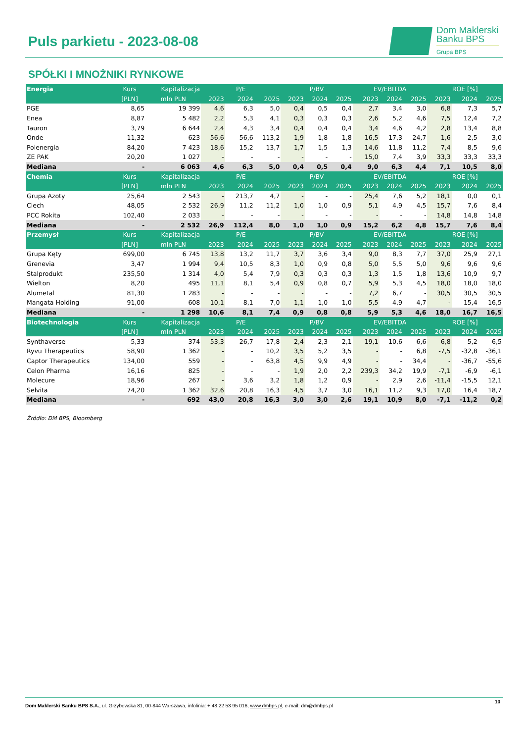Puls parkietu - 2023-08-08
Dom Maklerski
Banku BPS
Grupa BPS
SPÓŁKI I MNOŻNIKI RYNKOWE
| Energia | Kurs | Kapitalizacja | P/E | | | P/BV | | | EV/EBITDA | | | ROE [%] | | |
| --- | --- | --- | --- | --- | --- | --- | --- | --- | --- | --- | --- | --- | --- | --- |
| | [PLN] | mln PLN | 2023 | 2024 | 2025 | 2023 | 2024 | 2025 | 2023 | 2024 | 2025 | 2023 | 2024 | 2025 |
| PGE | 8,65 | 19 399 | 4,6 | 6,3 | 5,0 | 0,4 | 0,5 | 0,4 | 2,7 | 3,4 | 3,0 | 6,8 | 7,3 | 5,7 |
| Enea | 8,87 | 5 482 | 2,2 | 5,3 | 4,1 | 0,3 | 0,3 | 0,3 | 2,6 | 5,2 | 4,6 | 7,5 | 12,4 | 7,2 |
| Tauron | 3,79 | 6 644 | 2,4 | 4,3 | 3,4 | 0,4 | 0,4 | 0,4 | 3,4 | 4,6 | 4,2 | 2,8 | 13,4 | 8,8 |
| Onde | 11,32 | 623 | 56,6 | 56,6 | 113,2 | 1,9 | 1,8 | 1,8 | 16,5 | 17,3 | 24,7 | 1,6 | 2,5 | 3,0 |
| Polenergia | 84,20 | 7 423 | 18,6 | 15,2 | 13,7 | 1,7 | 1,5 | 1,3 | 14,6 | 11,8 | 11,2 | 7,4 | 8,5 | 9,6 |
| ZE PAK | 20,20 | 1 027 | - | - | - | - | - | - | 15,0 | 7,4 | 3,9 | 33,3 | 33,3 | 33,3 |
| Mediana | - | 6 063 | 4,6 | 6,3 | 5,0 | 0,4 | 0,5 | 0,4 | 9,0 | 6,3 | 4,4 | 7,1 | 10,5 | 8,0 |
| Chemia | Kurs | Kapitalizacja | P/E | | | P/BV | | | EV/EBITDA | | | ROE [%] | | |
| | [PLN] | mln PLN | 2023 | 2024 | 2025 | 2023 | 2024 | 2025 | 2023 | 2024 | 2025 | 2023 | 2024 | 2025 |
| Grupa Azoty | 25,64 | 2 543 | - | 213,7 | 4,7 | - | - | - | 25,4 | 7,6 | 5,2 | 18,1 | 0,0 | 0,1 |
| Ciech | 48,05 | 2 532 | 26,9 | 11,2 | 11,2 | 1,0 | 1,0 | 0,9 | 5,1 | 4,9 | 4,5 | 15,7 | 7,6 | 8,4 |
| PCC Rokita | 102,40 | 2 033 | - | - | - | - | - | - | - | - | - | 14,8 | 14,8 | 14,8 |
| Mediana | - | 2 532 | 26,9 | 112,4 | 8,0 | 1,0 | 1,0 | 0,9 | 15,2 | 6,2 | 4,8 | 15,7 | 7,6 | 8,4 |
| Przemysł | Kurs | Kapitalizacja | P/E | | | P/BV | | | EV/EBITDA | | | ROE [%] | | |
| | [PLN] | mln PLN | 2023 | 2024 | 2025 | 2023 | 2024 | 2025 | 2023 | 2024 | 2025 | 2023 | 2024 | 2025 |
| Grupa Kęty | 699,00 | 6 745 | 13,8 | 13,2 | 11,7 | 3,7 | 3,6 | 3,4 | 9,0 | 8,3 | 7,7 | 37,0 | 25,9 | 27,1 |
| Grenevia | 3,47 | 1 994 | 9,4 | 10,5 | 8,3 | 1,0 | 0,9 | 0,8 | 5,0 | 5,5 | 5,0 | 9,6 | 9,6 | 9,6 |
| Stalprodukt | 235,50 | 1 314 | 4,0 | 5,4 | 7,9 | 0,3 | 0,3 | 0,3 | 1,3 | 1,5 | 1,8 | 13,6 | 10,9 | 9,7 |
| Wielton | 8,20 | 495 | 11,1 | 8,1 | 5,4 | 0,9 | 0,8 | 0,7 | 5,9 | 5,3 | 4,5 | 18,0 | 18,0 | 18,0 |
| Alumetal | 81,30 | 1 283 | - | - | - | - | - | - | 7,2 | 6,7 | - | 30,5 | 30,5 | 30,5 |
| Mangata Holding | 91,00 | 608 | 10,1 | 8,1 | 7,0 | 1,1 | 1,0 | 1,0 | 5,5 | 4,9 | 4,7 | - | 15,4 | 16,5 |
| Mediana | - | 1 298 | 10,6 | 8,1 | 7,4 | 0,9 | 0,8 | 0,8 | 5,9 | 5,3 | 4,6 | 18,0 | 16,7 | 16,5 |
| Biotechnologia | Kurs | Kapitalizacja | P/E | | | P/BV | | | EV/EBITDA | | | ROE [%] | | |
| | [PLN] | mln PLN | 2023 | 2024 | 2025 | 2023 | 2024 | 2025 | 2023 | 2024 | 2025 | 2023 | 2024 | 2025 |
| Synthaverse | 5,33 | 374 | 53,3 | 26,7 | 17,8 | 2,4 | 2,3 | 2,1 | 19,1 | 10,6 | 6,6 | 6,8 | 5,2 | 6,5 |
| Ryvu Therapeutics | 58,90 | 1 362 | - | - | 10,2 | 3,5 | 5,2 | 3,5 | - | - | 6,8 | -7,5 | -32,8 | -36,1 |
| Captor Therapeutics | 134,00 | 559 | - | - | 63,8 | 4,5 | 9,9 | 4,9 | - | - | 34,4 | - | -36,7 | -55,6 |
| Celon Pharma | 16,16 | 825 | - | - | - | 1,9 | 2,0 | 2,2 | 239,3 | 34,2 | 19,9 | -7,1 | -6,9 | -6,1 |
| Molecure | 18,96 | 267 | - | 3,6 | 3,2 | 1,8 | 1,2 | 0,9 | - | 2,9 | 2,6 | -11,4 | -15,5 | 12,1 |
| Selvita | 74,20 | 1 362 | 32,6 | 20,8 | 16,3 | 4,5 | 3,7 | 3,0 | 16,1 | 11,2 | 9,3 | 17,0 | 16,4 | 18,7 |
| Mediana | - | 692 | 43,0 | 20,8 | 16,3 | 3,0 | 3,0 | 2,6 | 19,1 | 10,9 | 8,0 | -7,1 | -11,2 | 0,2 |
Źródło: DM BPS, Bloomberg
10
Dom Maklerski Banku BPS S.A., ul. Grzybowska 81, 00-844 Warszawa, infolinia: + 48 22 53 95 016, www.dmbps.pl, e-mail: dm@dmbps.pl